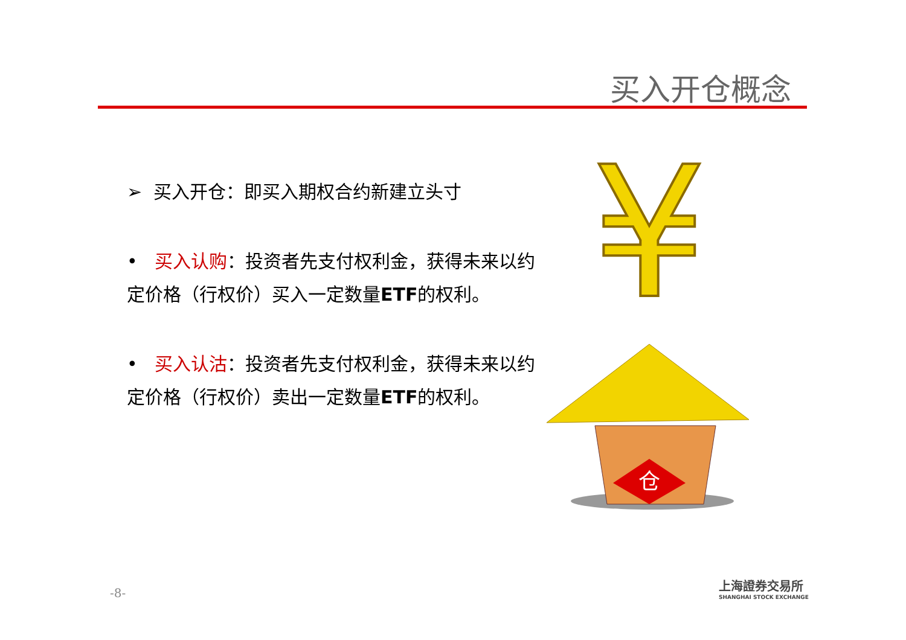买入开仓概念
➢ 买入开仓：即买入期权合约新建立头寸
• 买入认购：投资者先支付权利金，获得未来以约定价格（行权价）买入一定数量ETF的权利。
• 买入认沽：投资者先支付权利金，获得未来以约定价格（行权价）卖出一定数量ETF的权利。
仓
¥
-8-
上海證券交易所
SHANGHAI STOCK EXCHANGE